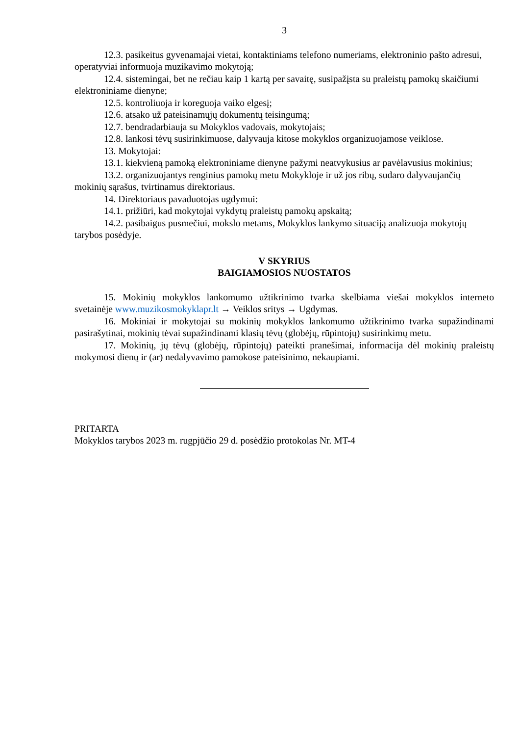3
12.3. pasikeitus gyvenamajai vietai, kontaktiniams telefono numeriams, elektroninio pašto adresui, operatyviai informuoja muzikavimo mokytoją;
12.4. sistemingai, bet ne rečiau kaip 1 kartą per savaitę, susipažįsta su praleistų pamokų skaičiumi elektroniniame dienyne;
12.5. kontroliuoja ir koreguoja vaiko elgesį;
12.6. atsako už pateisinamųjų dokumentų teisingumą;
12.7. bendradarbiauja su Mokyklos vadovais, mokytojais;
12.8. lankosi tėvų susirinkimuose, dalyvauja kitose mokyklos organizuojamose veiklose.
13. Mokytojai:
13.1. kiekvieną pamoką elektroniniame dienyne pažymi neatvykusius ar pavėlavusius mokinius;
13.2. organizuojantys renginius pamokų metu Mokykloje ir už jos ribų, sudaro dalyvaujančių mokinių sąrašus, tvirtinamus direktoriaus.
14. Direktoriaus pavaduotojas ugdymui:
14.1. prižiūri, kad mokytojai vykdytų praleistų pamokų apskaitą;
14.2. pasibaigus pusmečiui, mokslo metams, Mokyklos lankymo situaciją analizuoja mokytojų tarybos posėdyje.
V SKYRIUS
BAIGIAMOSIOS NUOSTATOS
15. Mokinių mokyklos lankomumo užtikrinimo tvarka skelbiama viešai mokyklos interneto svetainėje www.muzikosmokyklapr.lt → Veiklos sritys → Ugdymas.
16. Mokiniai ir mokytojai su mokinių mokyklos lankomumo užtikrinimo tvarka supažindinami pasirašytinai, mokinių tėvai supažindinami klasių tėvų (globėjų, rūpintojų) susirinkimų metu.
17. Mokinių, jų tėvų (globėjų, rūpintojų) pateikti pranešimai, informacija dėl mokinių praleistų mokymosi dienų ir (ar) nedalyvavimo pamokose pateisinimo, nekaupiami.
PRITARTA
Mokyklos tarybos 2023 m. rugpjūčio 29 d. posėdžio protokolas Nr. MT-4